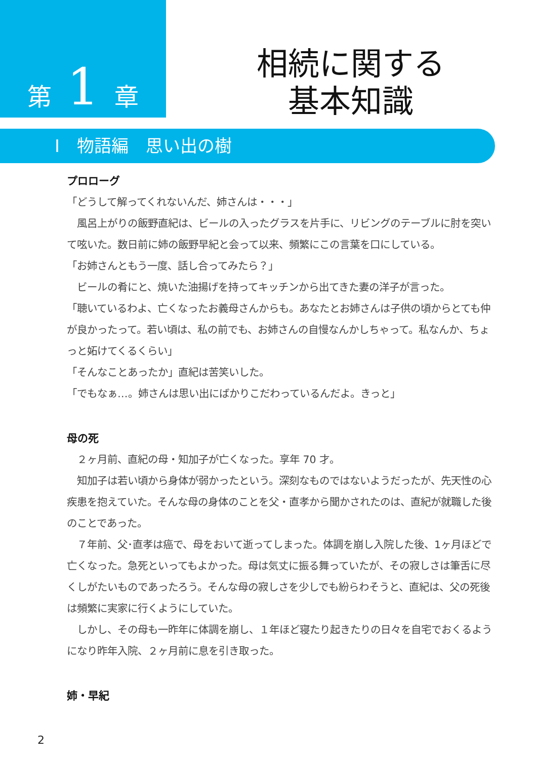第 1 章
相続に関する
基本知識
I　物語編　思い出の樹
プロローグ
「どうして解ってくれないんだ、姉さんは・・・」
　風呂上がりの飯野直紀は、ビールの入ったグラスを片手に、リビングのテーブルに肘を突いて呟いた。数日前に姉の飯野早紀と会って以来、頻繁にこの言葉を口にしている。
「お姉さんともう一度、話し合ってみたら？」
　ビールの肴にと、焼いた油揚げを持ってキッチンから出てきた妻の洋子が言った。
「聴いているわよ、亡くなったお義母さんからも。あなたとお姉さんは子供の頃からとても仲が良かったって。若い頃は、私の前でも、お姉さんの自慢なんかしちゃって。私なんか、ちょっと妬けてくるくらい」
「そんなことあったか」直紀は苦笑いした。
「でもなぁ…。姉さんは思い出にばかりこだわっているんだよ。きっと」
母の死
　２ヶ月前、直紀の母・知加子が亡くなった。享年 70 才。
　知加子は若い頃から身体が弱かったという。深刻なものではないようだったが、先天性の心疾患を抱えていた。そんな母の身体のことを父・直孝から聞かされたのは、直紀が就職した後のことであった。
　７年前、父･直孝は癌で、母をおいて逝ってしまった。体調を崩し入院した後、1ヶ月ほどで亡くなった。急死といってもよかった。母は気丈に振る舞っていたが、その寂しさは筆舌に尽くしがたいものであったろう。そんな母の寂しさを少しでも紛らわそうと、直紀は、父の死後は頻繁に実家に行くようにしていた。
　しかし、その母も一昨年に体調を崩し、１年ほど寝たり起きたりの日々を自宅でおくるようになり昨年入院、２ヶ月前に息を引き取った。
姉・早紀
2